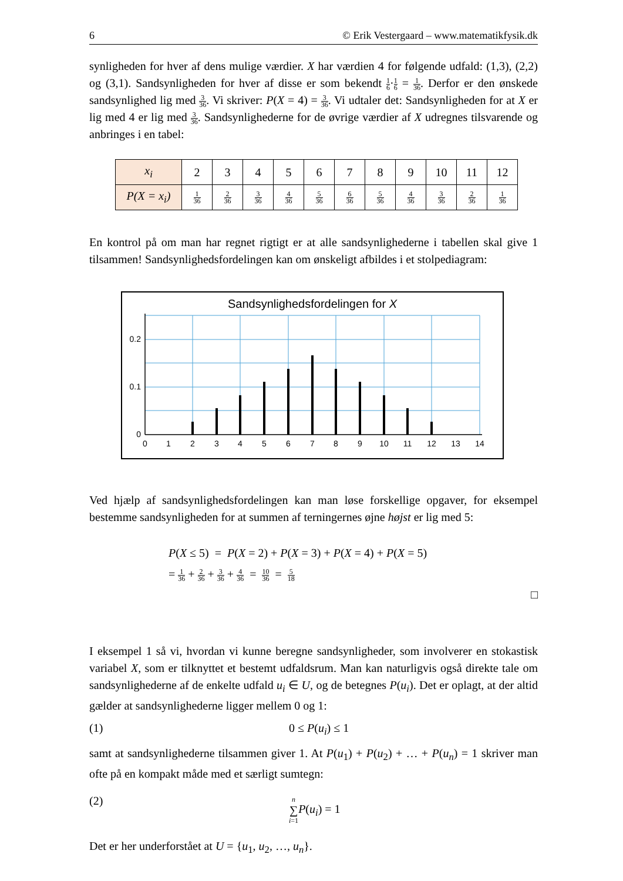6 © Erik Vestergaard – www.matematikfysik.dk
synligheden for hver af dens mulige værdier. X har værdien 4 for følgende udfald: (1,3), (2,2) og (3,1). Sandsynligheden for hver af disse er som bekendt 1 6·1 6 = 1 36. Derfor er den ønskede sandsynlighed lig med 3 36. Vi skriver: P(X = 4) = 3 36. Vi udtaler det: Sandsynligheden for at X er lig med 4 er lig med 3 36. Sandsynlighederne for de øvrige værdier af X udregnes tilsvarende og anbringes i en tabel:
| x<sub>i</sub> | 2 | 3 | 4 | 5 | 6 | 7 | 8 | 9 | 10 | 11 | 12 |
| P(X = x<sub>i</sub>) | 1 36 | 2 36 | 3 36 | 4 36 | 5 36 | 6 36 | 5 36 | 4 36 | 3 36 | 2 36 | 1 36 |
En kontrol på om man har regnet rigtigt er at alle sandsynlighederne i tabellen skal give 1 tilsammen! Sandsynlighedsfordelingen kan om ønskeligt afbildes i et stolpediagram:
Sandsynlighedsfordelingen for X
0.2
0.1
0
01234567891011121314
Ved hjælp af sandsynlighedsfordelingen kan man løse forskellige opgaver, for eksempel bestemme sandsynligheden for at summen af terningernes øjne højst er lig med 5:
P(X ≤ 5) = P(X = 2) + P(X = 3) + P(X = 4) + P(X = 5)
= 1 36 + 2 36 + 3 36 + 4 36 = 10 36 = 5 18
□
I eksempel 1 så vi, hvordan vi kunne beregne sandsynligheder, som involverer en stokastisk variabel X, som er tilknyttet et bestemt udfaldsrum. Man kan naturligvis også direkte tale om sandsynlighederne af de enkelte udfald u<sub>i</sub> ∈ U, og de betegnes P(u<sub>i</sub>). Det er oplagt, at der altid gælder at sandsynlighederne ligger mellem 0 og 1:
(1) 0 ≤ P(u<sub>i</sub>) ≤ 1
samt at sandsynlighederne tilsammen giver 1. At P(u<sub>1</sub>) + P(u<sub>2</sub>) + … + P(u<sub>n</sub>) = 1 skriver man ofte på en kompakt måde med et særligt sumtegn:
(2) n ∑ i=1 P(u<sub>i</sub>) = 1
Det er her underforstået at U = {u<sub>1</sub>, u<sub>2</sub>, …, u<sub>n</sub>}.